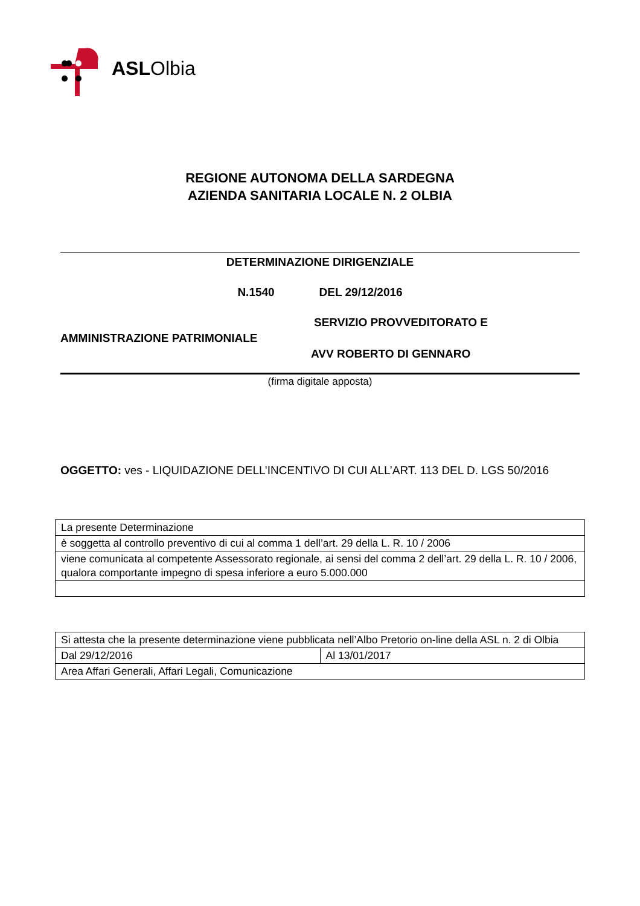ASLOlbia
REGIONE AUTONOMA DELLA SARDEGNA
AZIENDA SANITARIA LOCALE N. 2 OLBIA
DETERMINAZIONE DIRIGENZIALE
N.1540 DEL 29/12/2016
SERVIZIO PROVVEDITORATO E
AMMINISTRAZIONE PATRIMONIALE
AVV ROBERTO DI GENNARO
(firma digitale apposta)
OGGETTO: ves - LIQUIDAZIONE DELL’INCENTIVO DI CUI ALL’ART. 113 DEL D. LGS 50/2016
| La presente Determinazione |
| è soggetta al controllo preventivo di cui al comma 1 dell’art. 29 della L. R. 10 / 2006 |
| viene comunicata al competente Assessorato regionale, ai sensi del comma 2 dell’art. 29 della L. R. 10 / 2006, qualora comportante impegno di spesa inferiore a euro 5.000.000 |
| Si attesta che la presente determinazione viene pubblicata nell’Albo Pretorio on-line della ASL n. 2 di Olbia | |
| Dal 29/12/2016 | Al 13/01/2017 |
| Area Affari Generali, Affari Legali, Comunicazione | |